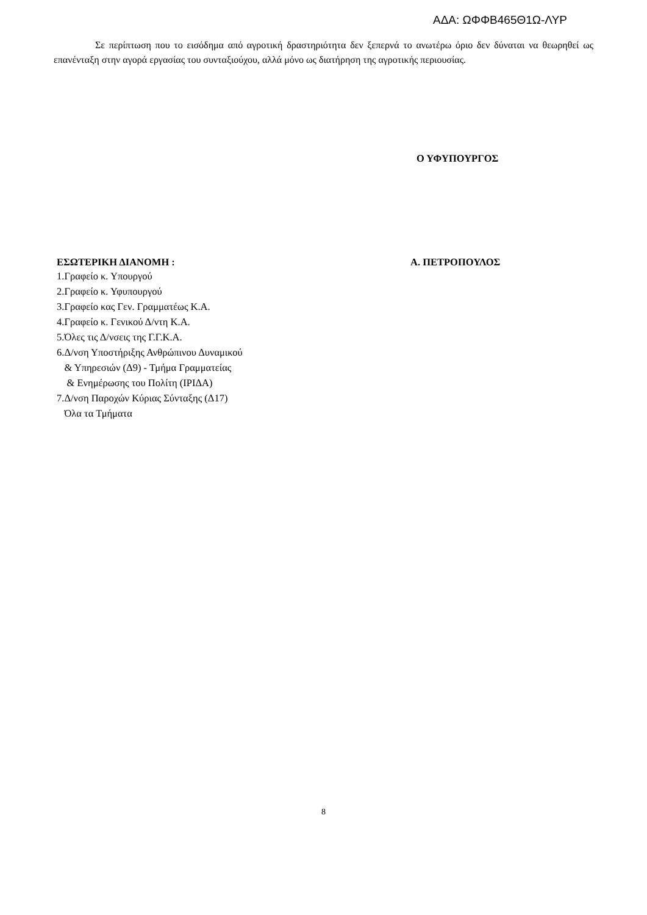ΑΔΑ: ΩΦΦΒ465Θ1Ω-ΛΥΡ
Σε περίπτωση που το εισόδημα από αγροτική δραστηριότητα δεν ξεπερνά το ανωτέρω όριο δεν δύναται να θεωρηθεί ως επανένταξη στην αγορά εργασίας του συνταξιούχου, αλλά μόνο ως διατήρηση της αγροτικής περιουσίας.
Ο ΥΦΥΠΟΥΡΓΟΣ
ΕΣΩΤΕΡΙΚΗ ΔΙΑΝΟΜΗ : Α. ΠΕΤΡΟΠΟΥΛΟΣ
1.Γραφείο κ. Υπουργού
2.Γραφείο κ. Υφυπουργού
3.Γραφείο κας Γεν. Γραμματέως Κ.Α.
4.Γραφείο κ. Γενικού Δ/ντη Κ.Α.
5.Όλες τις Δ/νσεις της Γ.Γ.Κ.Α.
6.Δ/νση Υποστήριξης Ανθρώπινου Δυναμικού
& Υπηρεσιών (Δ9) - Τμήμα Γραμματείας
& Ενημέρωσης του Πολίτη (ΙΡΙΔΑ)
7.Δ/νση Παροχών Κύριας Σύνταξης (Δ17)
Όλα τα Τμήματα
8